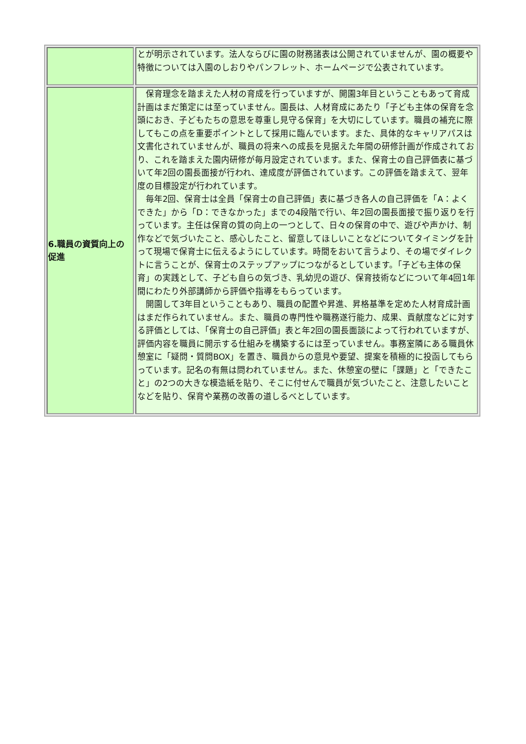| | とが明示されています。法人ならびに園の財務諸表は公開されていませんが、園の概要や特徴については入園のしおりやパンフレット、ホームページで公表されています。 |
| 6.職員の資質向上の促進 | 保育理念を踏まえた人材の育成を行っていますが、開園3年目ということもあって育成計画はまだ策定には至っていません。園長は、人材育成にあたり「子ども主体の保育を念頭におき、子どもたちの意思を尊重し見守る保育」を大切にしています。職員の補充に際してもこの点を重要ポイントとして採用に臨んでいます。また、具体的なキャリアパスは文書化されていませんが、職員の将来への成長を見据えた年間の研修計画が作成されており、これを踏まえた園内研修が毎月設定されています。また、保育士の自己評価表に基づいて年2回の園長面接が行われ、達成度が評価されています。この評価を踏まえて、翌年度の目標設定が行われています。 毎年2回、保育士は全員「保育士の自己評価」表に基づき各人の自己評価を「A：よくできた」から「D：できなかった」までの4段階で行い、年2回の園長面接で振り返りを行っています。主任は保育の質の向上の一つとして、日々の保育の中で、遊びや声かけ、制作などで気づいたこと、感心したこと、留意してほしいことなどについてタイミングを計って現場で保育士に伝えるようにしています。時間をおいて言うより、その場でダイレクトに言うことが、保育士のステップアップにつながるとしています。「子ども主体の保育」の実践として、子ども自らの気づき、乳幼児の遊び、保育技術などについて年4回1年間にわたり外部講師から評価や指導をもらっています。 開園して3年目ということもあり、職員の配置や昇進、昇格基準を定めた人材育成計画はまだ作られていません。また、職員の専門性や職務遂行能力、成果、貢献度などに対する評価としては、「保育士の自己評価」表と年2回の園長面談によって行われていますが、評価内容を職員に開示する仕組みを構築するには至っていません。事務室隣にある職員休憩室に「疑問・質問BOX」を置き、職員からの意見や要望、提案を積極的に投函してもらっています。記名の有無は問われていません。また、休憩室の壁に「課題」と「できたこと」の2つの大きな模造紙を貼り、そこに付せんで職員が気づいたこと、注意したいことなどを貼り、保育や業務の改善の道しるべとしています。 |